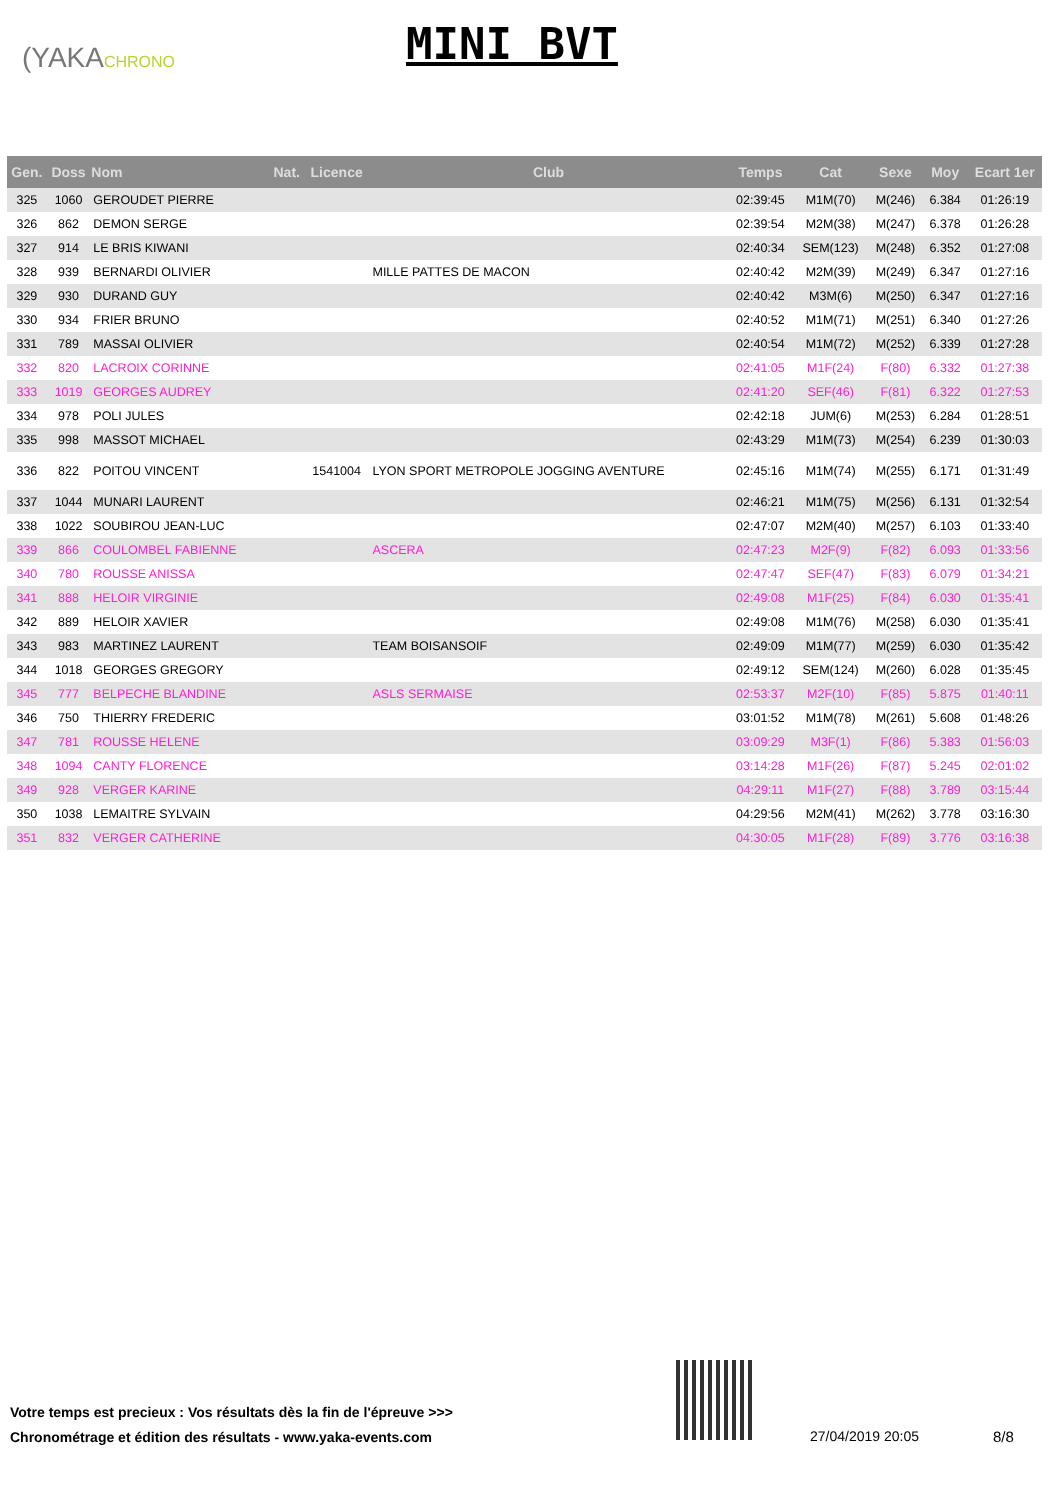(YAKACHRONO MINI BVT
| Gen. | Doss | Nom | Nat. | Licence | Club | Temps | Cat | Sexe | Moy | Ecart 1er |
| --- | --- | --- | --- | --- | --- | --- | --- | --- | --- | --- |
| 325 | 1060 | GEROUDET PIERRE | | | | 02:39:45 | M1M(70) | M(246) | 6.384 | 01:26:19 |
| 326 | 862 | DEMON SERGE | | | | 02:39:54 | M2M(38) | M(247) | 6.378 | 01:26:28 |
| 327 | 914 | LE BRIS KIWANI | | | | 02:40:34 | SEM(123) | M(248) | 6.352 | 01:27:08 |
| 328 | 939 | BERNARDI OLIVIER | | | MILLE PATTES DE MACON | 02:40:42 | M2M(39) | M(249) | 6.347 | 01:27:16 |
| 329 | 930 | DURAND GUY | | | | 02:40:42 | M3M(6) | M(250) | 6.347 | 01:27:16 |
| 330 | 934 | FRIER BRUNO | | | | 02:40:52 | M1M(71) | M(251) | 6.340 | 01:27:26 |
| 331 | 789 | MASSAI OLIVIER | | | | 02:40:54 | M1M(72) | M(252) | 6.339 | 01:27:28 |
| 332 | 820 | LACROIX CORINNE | | | | 02:41:05 | M1F(24) | F(80) | 6.332 | 01:27:38 |
| 333 | 1019 | GEORGES AUDREY | | | | 02:41:20 | SEF(46) | F(81) | 6.322 | 01:27:53 |
| 334 | 978 | POLI JULES | | | | 02:42:18 | JUM(6) | M(253) | 6.284 | 01:28:51 |
| 335 | 998 | MASSOT MICHAEL | | | | 02:43:29 | M1M(73) | M(254) | 6.239 | 01:30:03 |
| 336 | 822 | POITOU VINCENT | | 1541004 | LYON SPORT METROPOLE JOGGING AVENTURE | 02:45:16 | M1M(74) | M(255) | 6.171 | 01:31:49 |
| 337 | 1044 | MUNARI LAURENT | | | | 02:46:21 | M1M(75) | M(256) | 6.131 | 01:32:54 |
| 338 | 1022 | SOUBIROU JEAN-LUC | | | | 02:47:07 | M2M(40) | M(257) | 6.103 | 01:33:40 |
| 339 | 866 | COULOMBEL FABIENNE | | | ASCERA | 02:47:23 | M2F(9) | F(82) | 6.093 | 01:33:56 |
| 340 | 780 | ROUSSE ANISSA | | | | 02:47:47 | SEF(47) | F(83) | 6.079 | 01:34:21 |
| 341 | 888 | HELOIR VIRGINIE | | | | 02:49:08 | M1F(25) | F(84) | 6.030 | 01:35:41 |
| 342 | 889 | HELOIR XAVIER | | | | 02:49:08 | M1M(76) | M(258) | 6.030 | 01:35:41 |
| 343 | 983 | MARTINEZ LAURENT | | | TEAM BOISANSOIF | 02:49:09 | M1M(77) | M(259) | 6.030 | 01:35:42 |
| 344 | 1018 | GEORGES GREGORY | | | | 02:49:12 | SEM(124) | M(260) | 6.028 | 01:35:45 |
| 345 | 777 | BELPECHE BLANDINE | | | ASLS SERMAISE | 02:53:37 | M2F(10) | F(85) | 5.875 | 01:40:11 |
| 346 | 750 | THIERRY FREDERIC | | | | 03:01:52 | M1M(78) | M(261) | 5.608 | 01:48:26 |
| 347 | 781 | ROUSSE HELENE | | | | 03:09:29 | M3F(1) | F(86) | 5.383 | 01:56:03 |
| 348 | 1094 | CANTY FLORENCE | | | | 03:14:28 | M1F(26) | F(87) | 5.245 | 02:01:02 |
| 349 | 928 | VERGER KARINE | | | | 04:29:11 | M1F(27) | F(88) | 3.789 | 03:15:44 |
| 350 | 1038 | LEMAITRE SYLVAIN | | | | 04:29:56 | M2M(41) | M(262) | 3.778 | 03:16:30 |
| 351 | 832 | VERGER CATHERINE | | | | 04:30:05 | M1F(28) | F(89) | 3.776 | 03:16:38 |
Votre temps est precieux : Vos résultats dès la fin de l'épreuve >>>
Chronométrage et édition des résultats - www.yaka-events.com
27/04/2019 20:05 8/8